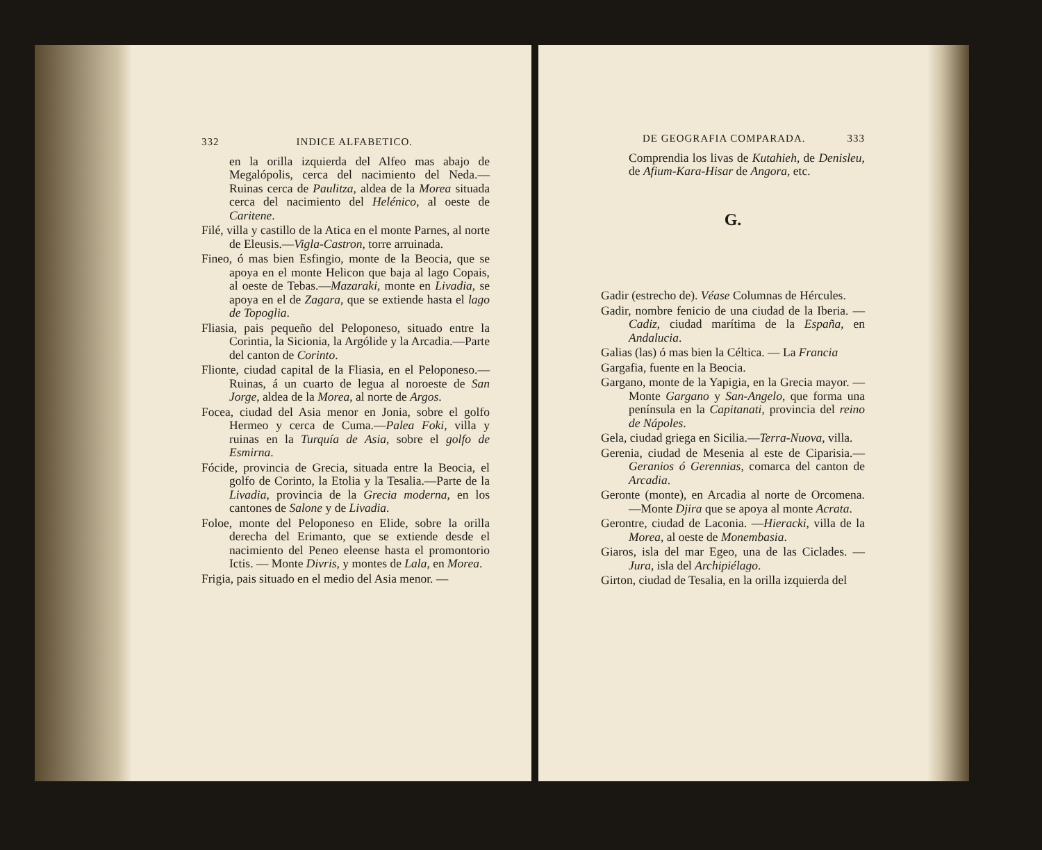332 INDICE ALFABETICO.
en la orilla izquierda del Alfeo mas abajo de Megalópolis, cerca del nacimiento del Neda.—Ruinas cerca de Paulitza, aldea de la Morea situada cerca del nacimiento del Helénico, al oeste de Caritene.
Filé, villa y castillo de la Atica en el monte Parnes, al norte de Eleusis.—Vigla-Castron, torre arruinada.
Fineo, ó mas bien Esfingio, monte de la Beocia, que se apoya en el monte Helicon que baja al lago Copais, al oeste de Tebas.—Mazaraki, monte en Livadia, se apoya en el de Zagara, que se extiende hasta el lago de Topoglia.
Fliasia, pais pequeño del Peloponeso, situado entre la Corintia, la Sicionia, la Argólide y la Arcadia.—Parte del canton de Corinto.
Flionte, ciudad capital de la Fliasia, en el Peloponeso.—Ruinas, á un cuarto de legua al noroeste de San Jorge, aldea de la Morea, al norte de Argos.
Focea, ciudad del Asia menor en Jonia, sobre el golfo Hermeo y cerca de Cuma.—Palea Foki, villa y ruinas en la Turquía de Asia, sobre el golfo de Esmirna.
Fócide, provincia de Grecia, situada entre la Beocia, el golfo de Corinto, la Etolia y la Tesalia.—Parte de la Livadia, provincia de la Grecia moderna, en los cantones de Salone y de Livadia.
Foloe, monte del Peloponeso en Elide, sobre la orilla derecha del Erimanto, que se extiende desde el nacimiento del Peneo eleense hasta el promontorio Ictis. — Monte Divris, y montes de Lala, en Morea.
Frigia, pais situado en el medio del Asia menor. —
DE GEOGRAFIA COMPARADA. 333
Comprendia los livas de Kutahieh, de Denisleu, de Afium-Kara-Hisar de Angora, etc.
G.
Gadir (estrecho de). Véase Columnas de Hércules.
Gadir, nombre fenicio de una ciudad de la Iberia. — Cadiz, ciudad marítima de la España, en Andalucia.
Galias (las) ó mas bien la Céltica. — La Francia
Gargafia, fuente en la Beocia.
Gargano, monte de la Yapigia, en la Grecia mayor. — Monte Gargano y San-Angelo, que forma una península en la Capitanati, provincia del reino de Nápoles.
Gela, ciudad griega en Sicilia.—Terra-Nuova, villa.
Gerenia, ciudad de Mesenia al este de Ciparisia.— Geranios ó Gerennias, comarca del canton de Arcadia.
Geronte (monte), en Arcadia al norte de Orcomena. —Monte Djira que se apoya al monte Acrata.
Gerontre, ciudad de Laconia. —Hieracki, villa de la Morea, al oeste de Monembasia.
Giaros, isla del mar Egeo, una de las Ciclades. — Jura, isla del Archipiélago.
Girton, ciudad de Tesalia, en la orilla izquierda del